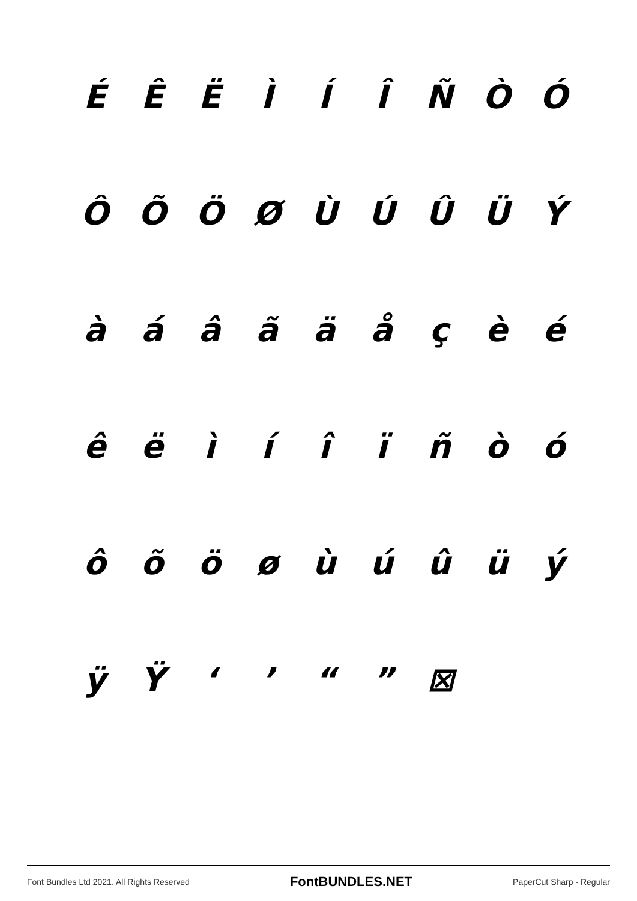É Ê Ë Ì Í Î Ñ Ò Ó
Ô Õ Ö Ø Ù Ú Û Ü Ý
à á â ã ä å ç è é
ê ë ì í î ï ñ ò ó
ô õ ö ø ù ú û ü ý
ÿ Ÿ ‘ ’ “ ” ⊠
Font Bundles Ltd 2021. All Rights Reserved FontBUNDLES.NET PaperCut Sharp - Regular